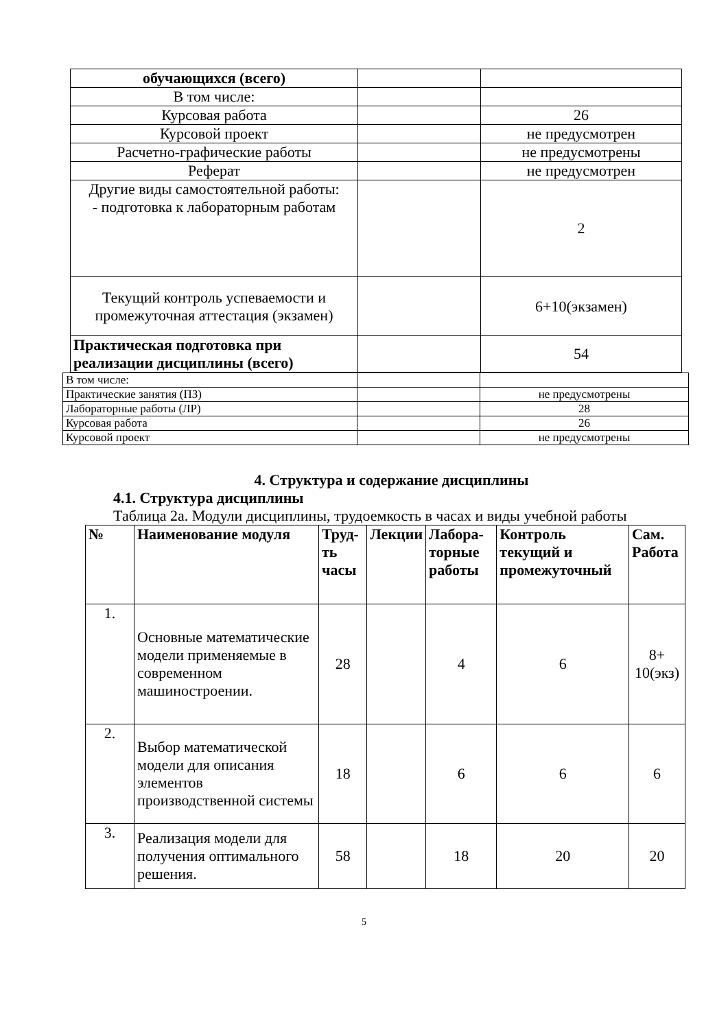| обучающихся (всего) | | |
| В том числе: | | |
| Курсовая работа | | 26 |
| Курсовой проект | | не предусмотрен |
| Расчетно-графические работы | | не предусмотрены |
| Реферат | | не предусмотрен |
| Другие виды самостоятельной работы: - подготовка к лабораторным работам | | 2 |
| Текущий контроль успеваемости и промежуточная аттестация (экзамен) | | 6+10(экзамен) |
| Практическая подготовка при реализации дисциплины (всего) | | 54 |
| В том числе: | | |
| Практические занятия (ПЗ) | | не предусмотрены |
| Лабораторные работы (ЛР) | | 28 |
| Курсовая работа | | 26 |
| Курсовой проект | | не предусмотрены |
4. Структура и содержание дисциплины
4.1. Структура дисциплины
Таблица 2а. Модули дисциплины, трудоемкость в часах и виды учебной работы
| № | Наименование модуля | Труд-ть часы | Лекции | Лабора-торные работы | Контроль текущий и промежуточный | Сам. Работа |
| --- | --- | --- | --- | --- | --- | --- |
| 1. | Основные математические модели применяемые в современном машиностроении. | 28 | | 4 | 6 | 8+ 10(экз) |
| 2. | Выбор математической модели для описания элементов производственной системы | 18 | | 6 | 6 | 6 |
| 3. | Реализация модели для получения оптимального решения. | 58 | | 18 | 20 | 20 |
5